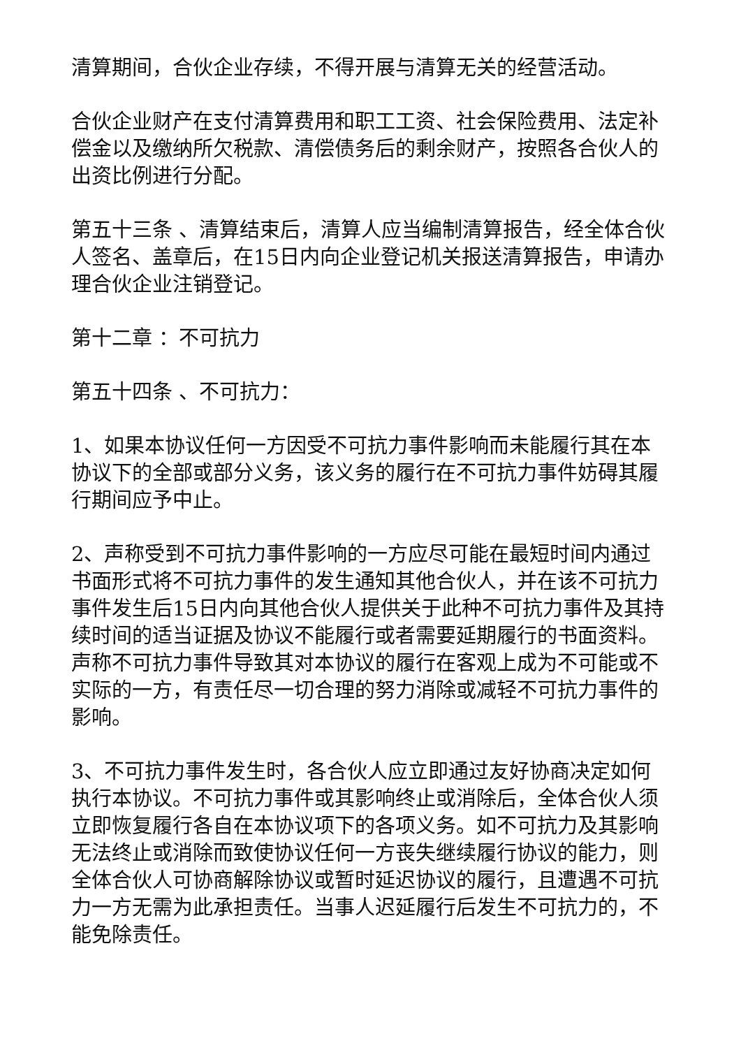清算期间，合伙企业存续，不得开展与清算无关的经营活动。
合伙企业财产在支付清算费用和职工工资、社会保险费用、法定补偿金以及缴纳所欠税款、清偿债务后的剩余财产，按照各合伙人的出资比例进行分配。
第五十三条 、清算结束后，清算人应当编制清算报告，经全体合伙人签名、盖章后，在15日内向企业登记机关报送清算报告，申请办理合伙企业注销登记。
第十二章 ：不可抗力
第五十四条 、不可抗力：
1、如果本协议任何一方因受不可抗力事件影响而未能履行其在本协议下的全部或部分义务，该义务的履行在不可抗力事件妨碍其履行期间应予中止。
2、声称受到不可抗力事件影响的一方应尽可能在最短时间内通过书面形式将不可抗力事件的发生通知其他合伙人，并在该不可抗力事件发生后15日内向其他合伙人提供关于此种不可抗力事件及其持续时间的适当证据及协议不能履行或者需要延期履行的书面资料。声称不可抗力事件导致其对本协议的履行在客观上成为不可能或不实际的一方，有责任尽一切合理的努力消除或减轻不可抗力事件的影响。
3、不可抗力事件发生时，各合伙人应立即通过友好协商决定如何执行本协议。不可抗力事件或其影响终止或消除后，全体合伙人须立即恢复履行各自在本协议项下的各项义务。如不可抗力及其影响无法终止或消除而致使协议任何一方丧失继续履行协议的能力，则全体合伙人可协商解除协议或暂时延迟协议的履行，且遭遇不可抗力一方无需为此承担责任。当事人迟延履行后发生不可抗力的，不能免除责任。